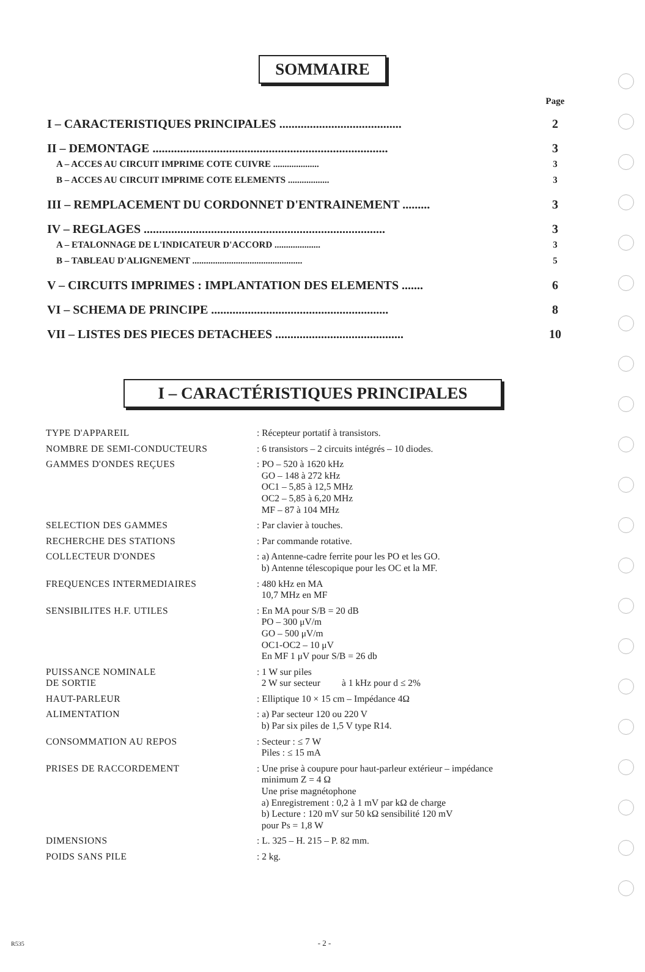SOMMAIRE
| | Page |
| I – CARACTERISTIQUES PRINCIPALES ........................................ | 2 |
| II – DEMONTAGE ............................................................................. | 3 |
| A – ACCES AU CIRCUIT IMPRIME COTE CUIVRE .................... | 3 |
| B – ACCES AU CIRCUIT IMPRIME COTE ELEMENTS .................. | 3 |
| III – REMPLACEMENT DU CORDONNET D'ENTRAINEMENT ......... | 3 |
| IV – REGLAGES ............................................................................... | 3 |
| A – ETALONNAGE DE L'INDICATEUR D'ACCORD .................... | 3 |
| B – TABLEAU D'ALIGNEMENT ................................................ | 5 |
| V – CIRCUITS IMPRIMES : IMPLANTATION DES ELEMENTS ....... | 6 |
| VI – SCHEMA DE PRINCIPE .......................................................... | 8 |
| VII – LISTES DES PIECES DETACHEES .......................................... | 10 |
I – CARACTÉRISTIQUES PRINCIPALES
| TYPE D'APPAREIL | : Récepteur portatif à transistors. |
| NOMBRE DE SEMI-CONDUCTEURS | : 6 transistors – 2 circuits intégrés – 10 diodes. |
| GAMMES D'ONDES REÇUES | : PO – 520 à 1620 kHz GO – 148 à 272 kHz OC1 – 5,85 à 12,5 MHz OC2 – 5,85 à 6,20 MHz MF – 87 à 104 MHz |
| SELECTION DES GAMMES | : Par clavier à touches. |
| RECHERCHE DES STATIONS | : Par commande rotative. |
| COLLECTEUR D'ONDES | : a) Antenne-cadre ferrite pour les PO et les GO. b) Antenne télescopique pour les OC et la MF. |
| FREQUENCES INTERMEDIAIRES | : 480 kHz en MA 10,7 MHz en MF |
| SENSIBILITES H.F. UTILES | : En MA pour S/B = 20 dB PO – 300 μV/m GO – 500 μV/m OC1-OC2 – 10 μV En MF 1 μV pour S/B = 26 db |
| PUISSANCE NOMINALE DE SORTIE | : 1 W sur piles 2 W sur secteur à 1 kHz pour d ≤ 2% |
| HAUT-PARLEUR | : Elliptique 10 × 15 cm – Impédance 4Ω |
| ALIMENTATION | : a) Par secteur 120 ou 220 V b) Par six piles de 1,5 V type R14. |
| CONSOMMATION AU REPOS | : Secteur : ≤ 7 W Piles : ≤ 15 mA |
| PRISES DE RACCORDEMENT | : Une prise à coupure pour haut-parleur extérieur – impédance minimum Z = 4 Ω Une prise magnétophone a) Enregistrement : 0,2 à 1 mV par kΩ de charge b) Lecture : 120 mV sur 50 kΩ sensibilité 120 mV pour Ps = 1,8 W |
| DIMENSIONS | : L. 325 – H. 215 – P. 82 mm. |
| POIDS SANS PILE | : 2 kg. |
R535 - 2 -